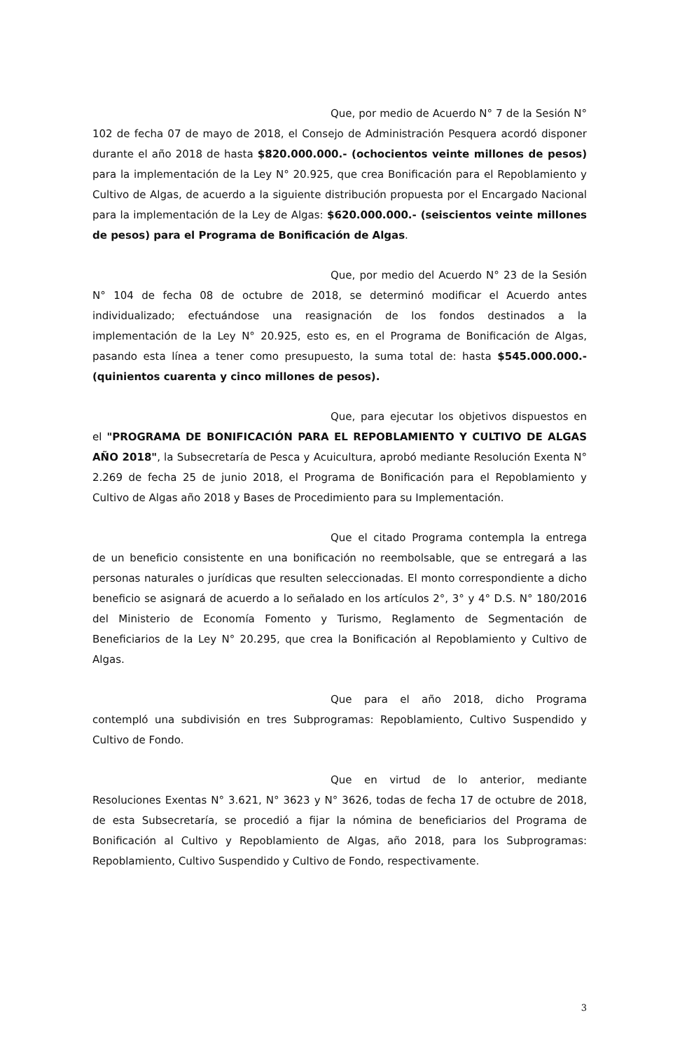Que, por medio de Acuerdo N° 7 de la Sesión N° 102 de fecha 07 de mayo de 2018, el Consejo de Administración Pesquera acordó disponer durante el año 2018 de hasta $820.000.000.- (ochocientos veinte millones de pesos) para la implementación de la Ley N° 20.925, que crea Bonificación para el Repoblamiento y Cultivo de Algas, de acuerdo a la siguiente distribución propuesta por el Encargado Nacional para la implementación de la Ley de Algas: $620.000.000.- (seiscientos veinte millones de pesos) para el Programa de Bonificación de Algas.
Que, por medio del Acuerdo N° 23 de la Sesión N° 104 de fecha 08 de octubre de 2018, se determinó modificar el Acuerdo antes individualizado; efectuándose una reasignación de los fondos destinados a la implementación de la Ley N° 20.925, esto es, en el Programa de Bonificación de Algas, pasando esta línea a tener como presupuesto, la suma total de: hasta $545.000.000.- (quinientos cuarenta y cinco millones de pesos).
Que, para ejecutar los objetivos dispuestos en el "PROGRAMA DE BONIFICACIÓN PARA EL REPOBLAMIENTO Y CULTIVO DE ALGAS AÑO 2018", la Subsecretaría de Pesca y Acuicultura, aprobó mediante Resolución Exenta N° 2.269 de fecha 25 de junio 2018, el Programa de Bonificación para el Repoblamiento y Cultivo de Algas año 2018 y Bases de Procedimiento para su Implementación.
Que el citado Programa contempla la entrega de un beneficio consistente en una bonificación no reembolsable, que se entregará a las personas naturales o jurídicas que resulten seleccionadas. El monto correspondiente a dicho beneficio se asignará de acuerdo a lo señalado en los artículos 2°, 3° y 4° D.S. N° 180/2016 del Ministerio de Economía Fomento y Turismo, Reglamento de Segmentación de Beneficiarios de la Ley N° 20.295, que crea la Bonificación al Repoblamiento y Cultivo de Algas.
Que para el año 2018, dicho Programa contempló una subdivisión en tres Subprogramas: Repoblamiento, Cultivo Suspendido y Cultivo de Fondo.
Que en virtud de lo anterior, mediante Resoluciones Exentas N° 3.621, N° 3623 y N° 3626, todas de fecha 17 de octubre de 2018, de esta Subsecretaría, se procedió a fijar la nómina de beneficiarios del Programa de Bonificación al Cultivo y Repoblamiento de Algas, año 2018, para los Subprogramas: Repoblamiento, Cultivo Suspendido y Cultivo de Fondo, respectivamente.
3